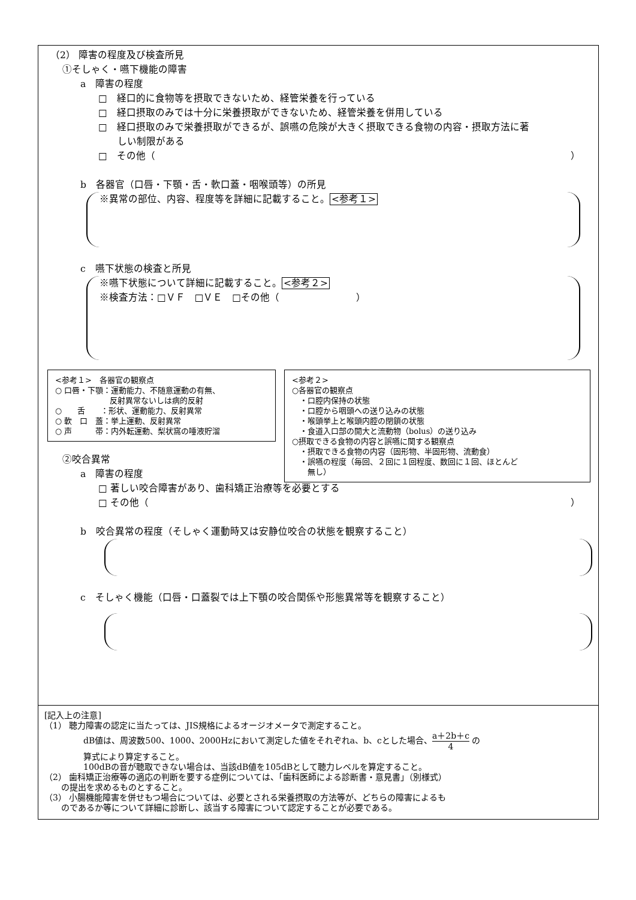（2） 障害の程度及び検査所見
①そしゃく・嚥下機能の障害
a　障害の程度
□　経口的に食物等を摂取できないため、経管栄養を行っている
□　経口摂取のみでは十分に栄養摂取ができないため、経管栄養を併用している
□　経口摂取のみで栄養摂取ができるが、誤嚥の危険が大きく摂取できる食物の内容・摂取方法に著
　　しい制限がある
□　その他（ ）
b　各器官（口唇・下顎・舌・軟口蓋・咽喉頭等）の所見
※異常の部位、内容、程度等を詳細に記載すること。<参考１>
c　嚥下状態の検査と所見
※嚥下状態について詳細に記載すること。<参考２>
※検査方法：□ＶＦ　□ＶＥ　□その他（　　　　　　　　）
<参考１>　各器官の観察点
○ 口唇・下顎：運動能力、不随意運動の有無、
　　　　　　　反射異常ないしは病的反射
○　　舌　　：形状、運動能力、反射異常
○ 軟　口　蓋：挙上運動、反射異常
○ 声　　　帯：内外転運動、梨状窩の唾液貯溜
<参考２>
○各器官の観察点
　・口腔内保持の状態
　・口腔から咽頭への送り込みの状態
　・喉頭挙上と喉頭内腔の閉鎖の状態
　・食道入口部の開大と流動物（bolus）の送り込み
○摂取できる食物の内容と誤嚥に関する観察点
　・摂取できる食物の内容（固形物、半固形物、流動食）
　・誤嚥の程度（毎回、２回に１回程度、数回に１回、ほとんど
　　無し）
②咬合異常
a　障害の程度
□ 著しい咬合障害があり、歯科矯正治療等を必要とする
□ その他（ ）
b　咬合異常の程度（そしゃく運動時又は安静位咬合の状態を観察すること）
c　そしゃく機能（口唇・口蓋裂では上下顎の咬合関係や形態異常等を観察すること）
[記入上の注意]
（1） 聴力障害の認定に当たっては、JIS規格によるオージオメータで測定すること。
dB値は、周波数500、1000、2000Hzにおいて測定した値をそれぞれa、b、cとした場合、a＋2b＋c 4 の
算式により算定すること。
100dBの音が聴取できない場合は、当該dB値を105dBとして聴力レベルを算定すること。
（2） 歯科矯正治療等の適応の判断を要する症例については、「歯科医師による診断書・意見書」（別様式）
　　の提出を求めるものとすること。
（3） 小腸機能障害を併せもつ場合については、必要とされる栄養摂取の方法等が、どちらの障害によるも
　　のであるか等について詳細に診断し、該当する障害について認定することが必要である。